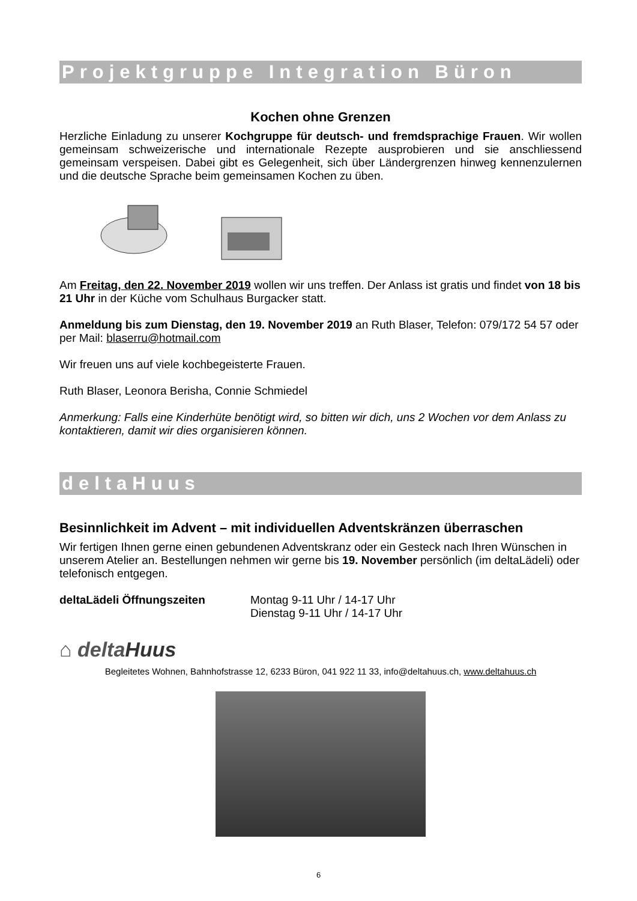Projektgruppe Integration Büron
Kochen ohne Grenzen
Herzliche Einladung zu unserer Kochgruppe für deutsch- und fremdsprachige Frauen. Wir wollen gemeinsam schweizerische und internationale Rezepte ausprobieren und sie anschliessend gemeinsam verspeisen. Dabei gibt es Gelegenheit, sich über Ländergrenzen hinweg kennenzulernen und die deutsche Sprache beim gemeinsamen Kochen zu üben.
Am Freitag, den 22. November 2019 wollen wir uns treffen. Der Anlass ist gratis und findet von 18 bis 21 Uhr in der Küche vom Schulhaus Burgacker statt.
Anmeldung bis zum Dienstag, den 19. November 2019 an Ruth Blaser, Telefon: 079/172 54 57 oder per Mail: blaserru@hotmail.com
Wir freuen uns auf viele kochbegeisterte Frauen.
Ruth Blaser, Leonora Berisha, Connie Schmiedel
Anmerkung: Falls eine Kinderhüte benötigt wird, so bitten wir dich, uns 2 Wochen vor dem Anlass zu kontaktieren, damit wir dies organisieren können.
deltaHuus
Besinnlichkeit im Advent – mit individuellen Adventskränzen überraschen
Wir fertigen Ihnen gerne einen gebundenen Adventskranz oder ein Gesteck nach Ihren Wünschen in unserem Atelier an. Bestellungen nehmen wir gerne bis 19. November persönlich (im deltaLädeli) oder telefonisch entgegen.
deltaLädeli Öffnungszeiten Montag 9-11 Uhr / 14-17 Uhr
Dienstag 9-11 Uhr / 14-17 Uhr
⌂ deltaHuus
Begleitetes Wohnen, Bahnhofstrasse 12, 6233 Büron, 041 922 11 33, info@deltahuus.ch, www.deltahuus.ch
6